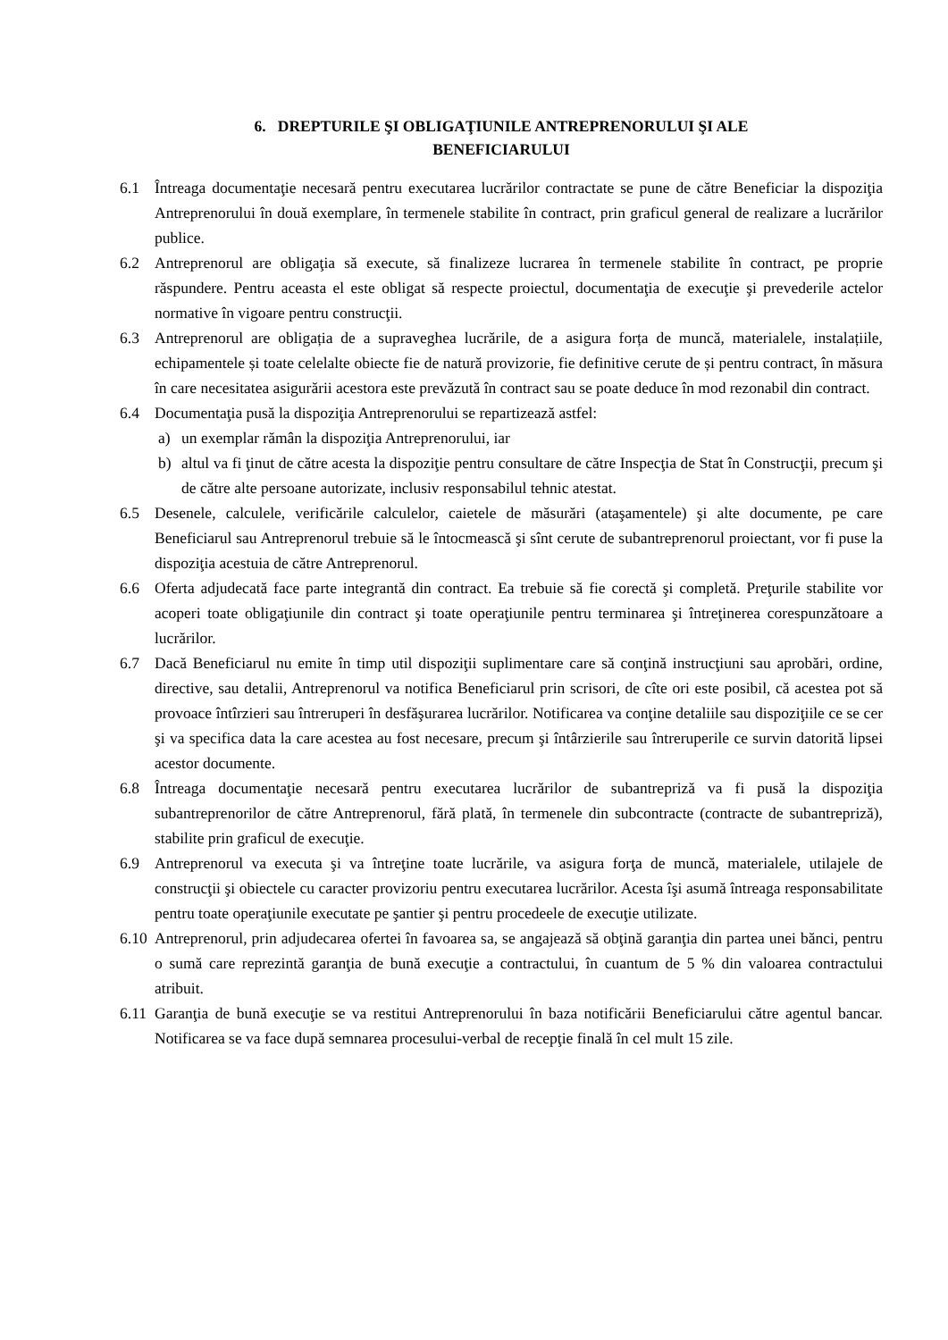6. DREPTURILE ŞI OBLIGAŢIUNILE ANTREPRENORULUI ŞI ALE
BENEFICIARULUI
6.1 Întreaga documentaţie necesară pentru executarea lucrărilor contractate se pune de către Beneficiar la dispoziţia Antreprenorului în două exemplare, în termenele stabilite în contract, prin graficul general de realizare a lucrărilor publice.
6.2 Antreprenorul are obligaţia să execute, să finalizeze lucrarea în termenele stabilite în contract, pe proprie răspundere. Pentru aceasta el este obligat să respecte proiectul, documentaţia de execuţie şi prevederile actelor normative în vigoare pentru construcţii.
6.3 Antreprenorul are obligația de a supraveghea lucrările, de a asigura forța de muncă, materialele, instalațiile, echipamentele și toate celelalte obiecte fie de natură provizorie, fie definitive cerute de și pentru contract, în măsura în care necesitatea asigurării acestora este prevăzută în contract sau se poate deduce în mod rezonabil din contract.
6.4 Documentaţia pusă la dispoziţia Antreprenorului se repartizează astfel:
a) un exemplar rămân la dispoziţia Antreprenorului, iar
b) altul va fi ţinut de către acesta la dispoziţie pentru consultare de către Inspecţia de Stat în Construcţii, precum şi de către alte persoane autorizate, inclusiv responsabilul tehnic atestat.
6.5 Desenele, calculele, verificările calculelor, caietele de măsurări (ataşamentele) şi alte documente, pe care Beneficiarul sau Antreprenorul trebuie să le întocmească şi sînt cerute de subantreprenorul proiectant, vor fi puse la dispoziţia acestuia de către Antreprenorul.
6.6 Oferta adjudecată face parte integrantă din contract. Ea trebuie să fie corectă şi completă. Preţurile stabilite vor acoperi toate obligaţiunile din contract şi toate operaţiunile pentru terminarea şi întreţinerea corespunzătoare a lucrărilor.
6.7 Dacă Beneficiarul nu emite în timp util dispoziţii suplimentare care să conţină instrucţiuni sau aprobări, ordine, directive, sau detalii, Antreprenorul va notifica Beneficiarul prin scrisori, de cîte ori este posibil, că acestea pot să provoace întîrzieri sau întreruperi în desfăşurarea lucrărilor. Notificarea va conţine detaliile sau dispoziţiile ce se cer şi va specifica data la care acestea au fost necesare, precum şi întârzierile sau întreruperile ce survin datorită lipsei acestor documente.
6.8 Întreaga documentaţie necesară pentru executarea lucrărilor de subantrepriză va fi pusă la dispoziţia subantreprenorilor de către Antreprenorul, fără plată, în termenele din subcontracte (contracte de subantrepriză), stabilite prin graficul de execuţie.
6.9 Antreprenorul va executa şi va întreţine toate lucrările, va asigura forţa de muncă, materialele, utilajele de construcţii şi obiectele cu caracter provizoriu pentru executarea lucrărilor. Acesta îşi asumă întreaga responsabilitate pentru toate operaţiunile executate pe şantier şi pentru procedeele de execuţie utilizate.
6.10
Antreprenorul, prin adjudecarea ofertei în favoarea sa, se angajează să obţină garanţia din partea unei bănci, pentru o sumă care reprezintă garanţia de bună execuţie a contractului, în cuantum de 5 % din valoarea contractului atribuit.
6.11
Garanţia de bună execuţie se va restitui Antreprenorului în baza notificării Beneficiarului către agentul bancar. Notificarea se va face după semnarea procesului-verbal de recepţie finală în cel mult 15 zile.